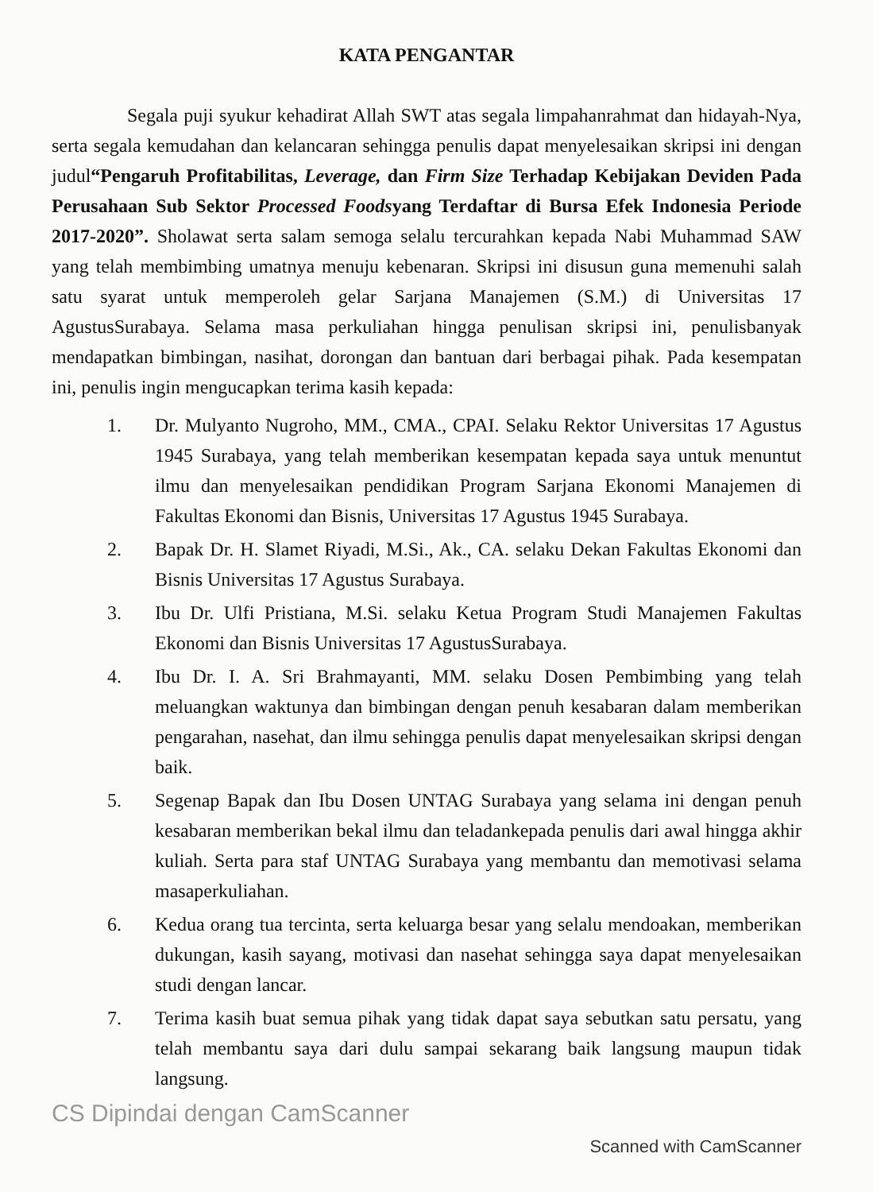KATA PENGANTAR
Segala puji syukur kehadirat Allah SWT atas segala limpahanrahmat dan hidayah-Nya, serta segala kemudahan dan kelancaran sehingga penulis dapat menyelesaikan skripsi ini dengan judul“Pengaruh Profitabilitas, Leverage, dan Firm Size Terhadap Kebijakan Deviden Pada Perusahaan Sub Sektor Processed Foodsyang Terdaftar di Bursa Efek Indonesia Periode 2017-2020”. Sholawat serta salam semoga selalu tercurahkan kepada Nabi Muhammad SAW yang telah membimbing umatnya menuju kebenaran. Skripsi ini disusun guna memenuhi salah satu syarat untuk memperoleh gelar Sarjana Manajemen (S.M.) di Universitas 17 AgustusSurabaya. Selama masa perkuliahan hingga penulisan skripsi ini, penulisbanyak mendapatkan bimbingan, nasihat, dorongan dan bantuan dari berbagai pihak. Pada kesempatan ini, penulis ingin mengucapkan terima kasih kepada:
1. Dr. Mulyanto Nugroho, MM., CMA., CPAI. Selaku Rektor Universitas 17 Agustus 1945 Surabaya, yang telah memberikan kesempatan kepada saya untuk menuntut ilmu dan menyelesaikan pendidikan Program Sarjana Ekonomi Manajemen di Fakultas Ekonomi dan Bisnis, Universitas 17 Agustus 1945 Surabaya.
2. Bapak Dr. H. Slamet Riyadi, M.Si., Ak., CA. selaku Dekan Fakultas Ekonomi dan Bisnis Universitas 17 Agustus Surabaya.
3. Ibu Dr. Ulfi Pristiana, M.Si. selaku Ketua Program Studi Manajemen Fakultas Ekonomi dan Bisnis Universitas 17 AgustusSurabaya.
4. Ibu Dr. I. A. Sri Brahmayanti, MM. selaku Dosen Pembimbing yang telah meluangkan waktunya dan bimbingan dengan penuh kesabaran dalam memberikan pengarahan, nasehat, dan ilmu sehingga penulis dapat menyelesaikan skripsi dengan baik.
5. Segenap Bapak dan Ibu Dosen UNTAG Surabaya yang selama ini dengan penuh kesabaran memberikan bekal ilmu dan teladankepada penulis dari awal hingga akhir kuliah. Serta para staf UNTAG Surabaya yang membantu dan memotivasi selama masaperkuliahan.
6. Kedua orang tua tercinta, serta keluarga besar yang selalu mendoakan, memberikan dukungan, kasih sayang, motivasi dan nasehat sehingga saya dapat menyelesaikan studi dengan lancar.
7. Terima kasih buat semua pihak yang tidak dapat saya sebutkan satu persatu, yang telah membantu saya dari dulu sampai sekarang baik langsung maupun tidak langsung.
CS Dipindai dengan CamScanner
Scanned with CamScanner